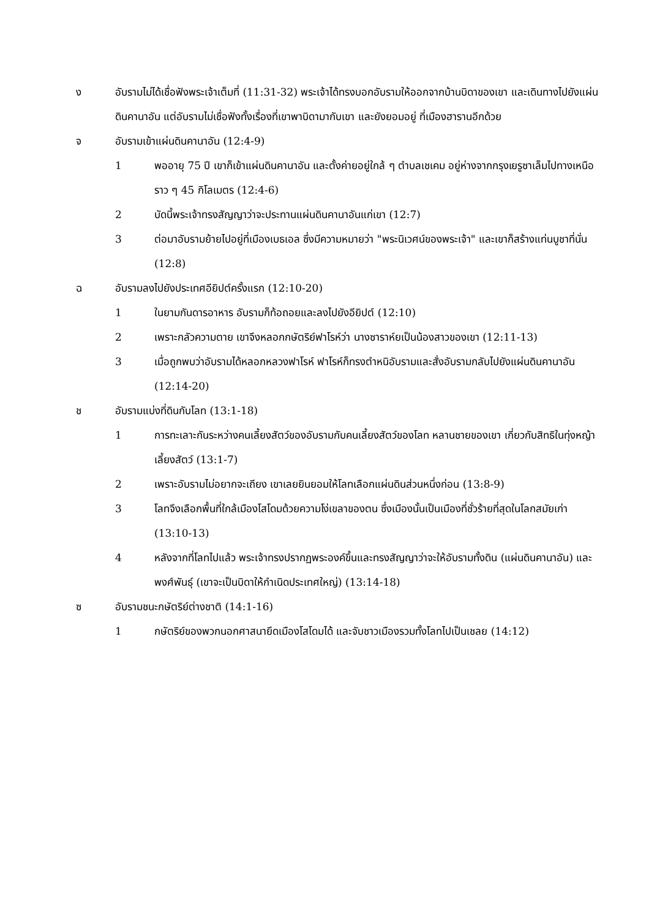ง อับรามไม่ได้เชื่อฟังพระเจ้าเต็มที่ (11:31-32) พระเจ้าได้ทรงบอกอับรามให้ออกจากบ้านบิดาของเขา และเดินทางไปยังแผ่นดินคานาอัน แต่อับรามไม่เชื่อฟังทั้งเรื่องที่เขาพาบิดามากับเขา และยังยอมอยู่ ที่เมืองฮารานอีกด้วย
จ อับรามเข้าแผ่นดินคานาอัน (12:4-9)
1 พออายุ 75 ปี เขาก็เข้าแผ่นดินคานาอัน และตั้งค่ายอยู่ใกล้ ๆ ตำบลเชเคม อยู่ห่างจากกรุงเยรูซาเล็มไปทางเหนือราว ๆ 45 กิโลเมตร (12:4-6)
2 บัดนี้พระเจ้าทรงสัญญาว่าจะประทานแผ่นดินคานาอันแก่เขา (12:7)
3 ต่อมาอับรามย้ายไปอยู่ที่เมืองเบธเอล ซึ่งมีความหมายว่า "พระนิเวศน์ของพระเจ้า" และเขาก็สร้างแท่นบูชาที่นั่น (12:8)
ฉ อับรามลงไปยังประเทศอียิปต์ครั้งแรก (12:10-20)
1 ในยามกันดารอาหาร อับรามก็ท้อถอยและลงไปยังอียิปต์ (12:10)
2 เพราะกลัวความตาย เขาจึงหลอกกษัตริย์ฟาโรห์ว่า นางซาราห์ยเป็นน้องสาวของเขา (12:11-13)
3 เมื่อถูกพบว่าอับรามได้หลอกหลวงฟาโรห์ ฟาโรห์ก็ทรงตำหนิอับรามและสั่งอับรามกลับไปยังแผ่นดินคานาอัน (12:14-20)
ช อับรามแบ่งที่ดินกับโลท (13:1-18)
1 การทะเลาะกันระหว่างคนเลี้ยงสัตว์ของอับรามกับคนเลี้ยงสัตว์ของโลท หลานชายของเขา เกี่ยวกับสิทธิในทุ่งหญ้าเลี้ยงสัตว์ (13:1-7)
2 เพราะอับรามไม่อยากจะเถียง เขาเลยยินยอมให้โลทเลือกแผ่นดินส่วนหนึ่งก่อน (13:8-9)
3 โลทจึงเลือกพื้นที่ใกล้เมืองโสโดมด้วยความโง่เขลาของตน ซึ่งเมืองนั้นเป็นเมืองที่ชั่วร้ายที่สุดในโลกสมัยเก่า (13:10-13)
4 หลังจากที่โลทไปแล้ว พระเจ้าทรงปรากฏพระองค์ขึ้นและทรงสัญญาว่าจะให้อับรามทั้งดิน (แผ่นดินคานาอัน) และพงศ์พันธุ์ (เขาจะเป็นบิดาให้กำเนิดประเทศใหญ่) (13:14-18)
ซ อับรามชนะกษัตริย์ต่างชาติ (14:1-16)
1 กษัตริย์ของพวกนอกศาสนายึดเมืองโสโดมได้ และจับชาวเมืองรวมทั้งโลทไปเป็นเชลย (14:12)